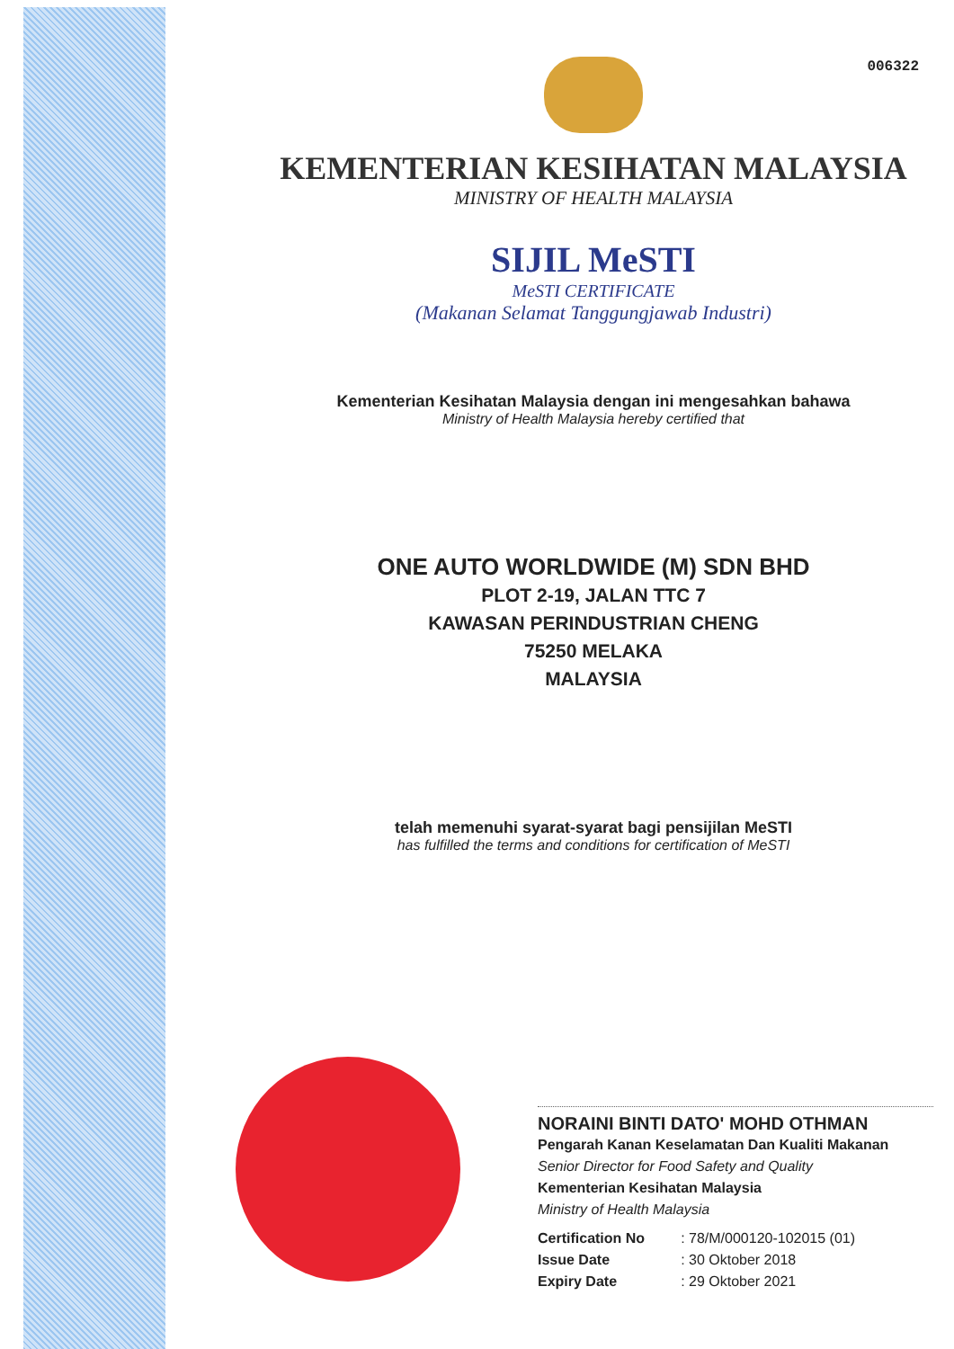006322
KEMENTERIAN KESIHATAN MALAYSIA
MINISTRY OF HEALTH MALAYSIA
SIJIL MeSTI
MeSTI CERTIFICATE
(Makanan Selamat Tanggungjawab Industri)
Kementerian Kesihatan Malaysia dengan ini mengesahkan bahawa
Ministry of Health Malaysia hereby certified that
ONE AUTO WORLDWIDE (M) SDN BHD
PLOT 2-19, JALAN TTC 7
KAWASAN PERINDUSTRIAN CHENG
75250 MELAKA
MALAYSIA
telah memenuhi syarat-syarat bagi pensijilan MeSTI
has fulfilled the terms and conditions for certification of MeSTI
NORAINI BINTI DATO' MOHD OTHMAN
Pengarah Kanan Keselamatan Dan Kualiti Makanan
Senior Director for Food Safety and Quality
Kementerian Kesihatan Malaysia
Ministry of Health Malaysia
| Certification No | : 78/M/000120-102015 (01) |
| Issue Date | : 30 Oktober 2018 |
| Expiry Date | : 29 Oktober 2021 |